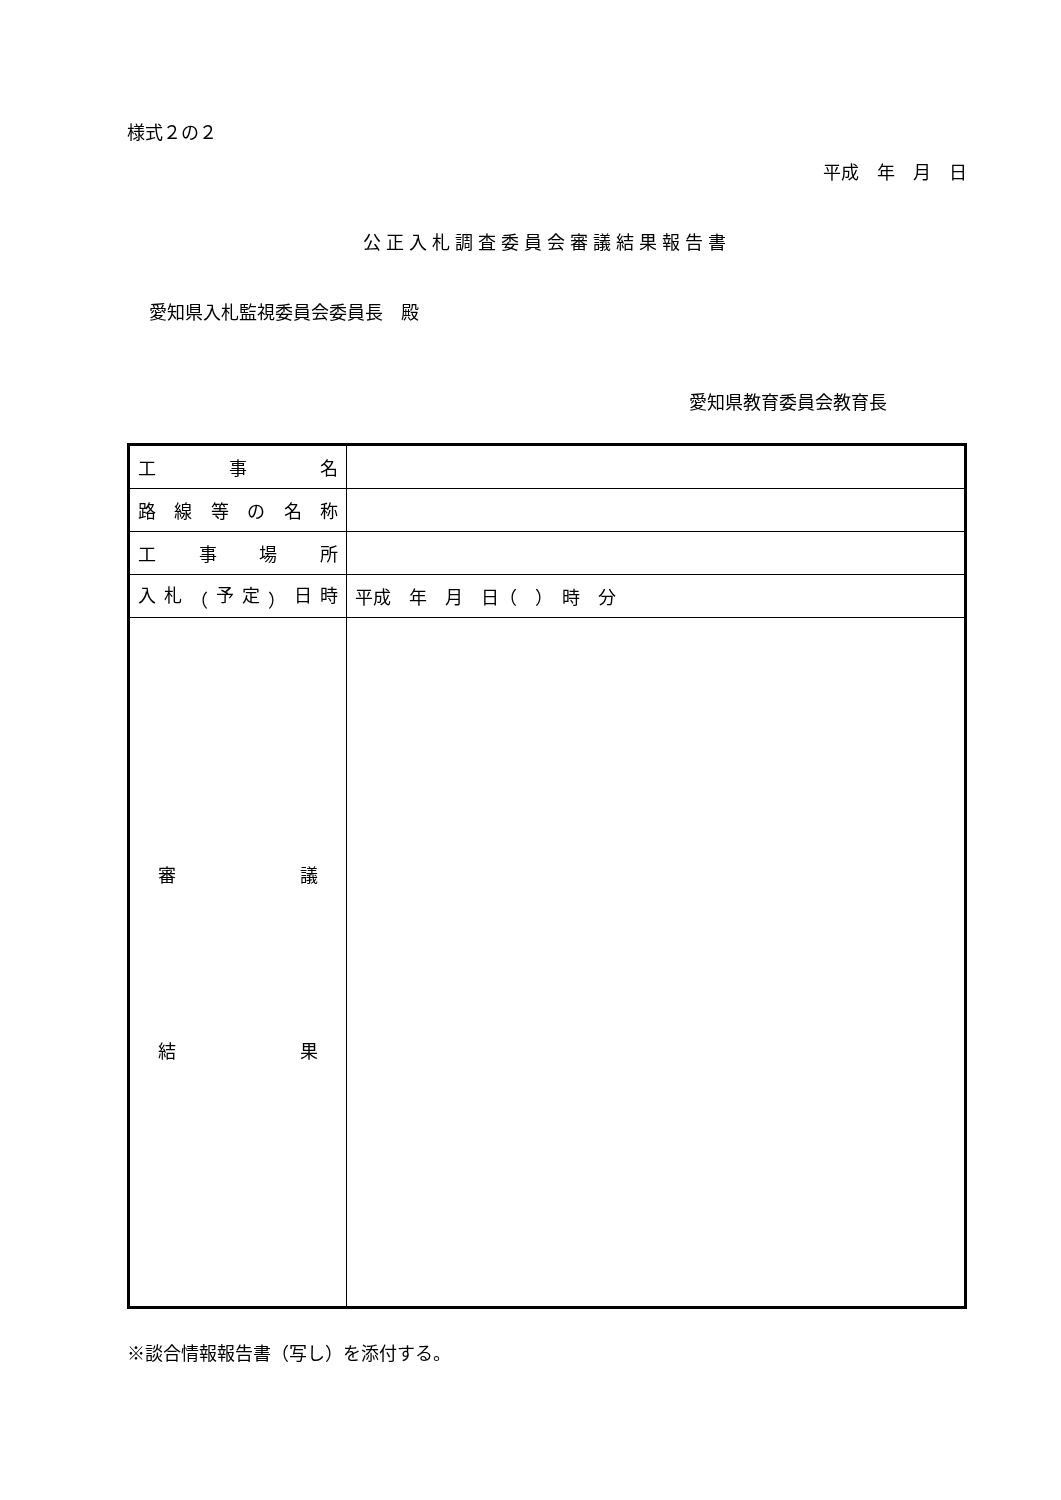様式２の２
平成　年　月　日
公正入札調査委員会審議結果報告書
愛知県入札監視委員会委員長　殿
愛知県教育委員会教育長
| 工 事 名 | |
| 路 線 等 の 名 称 | |
| 工 事 場 所 | |
| 入 札 （ 予 定 ） 日 時 | 平成 年 月 日（ ） 時 分 |
| 審 議 結 果 | |
※談合情報報告書（写し）を添付する。